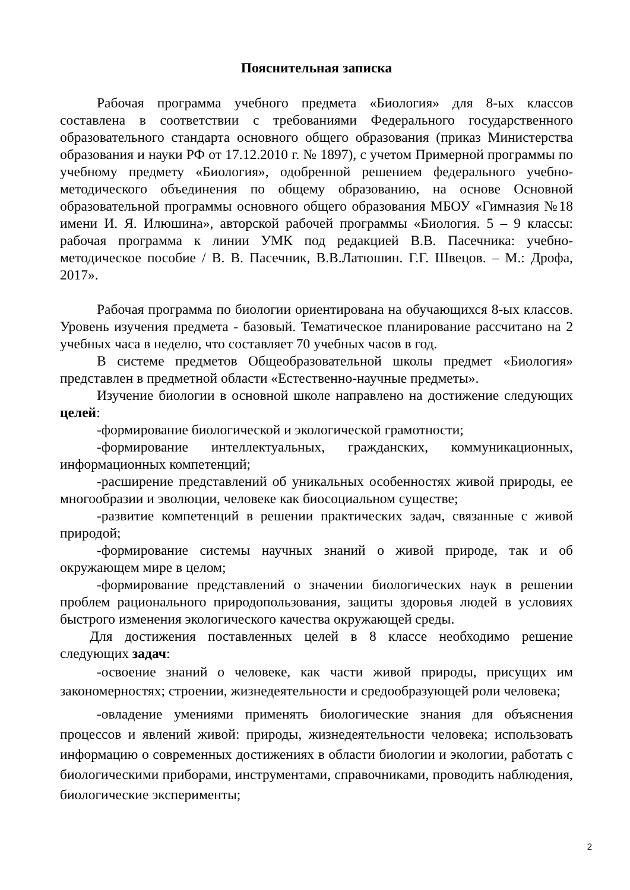Пояснительная записка
Рабочая программа учебного предмета «Биология» для 8-ых классов составлена в соответствии с требованиями Федерального государственного образовательного стандарта основного общего образования (приказ Министерства образования и науки РФ от 17.12.2010 г. № 1897), с учетом Примерной программы по учебному предмету «Биология», одобренной решением федерального учебно-методического объединения по общему образованию, на основе Основной образовательной программы основного общего образования МБОУ «Гимназия №18 имени И. Я. Илюшина», авторской рабочей программы «Биология. 5 – 9 классы: рабочая программа к линии УМК под редакцией В.В. Пасечника: учебно-методическое пособие / В. В. Пасечник, В.В.Латюшин. Г.Г. Швецов. – М.: Дрофа, 2017».
Рабочая программа по биологии ориентирована на обучающихся 8-ых классов. Уровень изучения предмета - базовый. Тематическое планирование рассчитано на 2 учебных часа в неделю, что составляет 70 учебных часов в год.
В системе предметов Общеобразовательной школы предмет «Биология» представлен в предметной области «Естественно-научные предметы».
Изучение биологии в основной школе направлено на достижение следующих целей:
-формирование биологической и экологической грамотности;
-формирование интеллектуальных, гражданских, коммуникационных, информационных компетенций;
-расширение представлений об уникальных особенностях живой природы, ее многообразии и эволюции, человеке как биосоциальном существе;
-развитие компетенций в решении практических задач, связанные с живой природой;
-формирование системы научных знаний о живой природе, так и об окружающем мире в целом;
-формирование представлений о значении биологических наук в решении проблем рационального природопользования, защиты здоровья людей в условиях быстрого изменения экологического качества окружающей среды.
Для достижения поставленных целей в 8 классе необходимо решение следующих задач:
-освоение знаний о человеке, как части живой природы, присущих им закономерностях; строении, жизнедеятельности и средообразующей роли человека;
-овладение умениями применять биологические знания для объяснения процессов и явлений живой: природы, жизнедеятельности человека; использовать информацию о современных достижениях в области биологии и экологии, работать с биологическими приборами, инструментами, справочниками, проводить наблюдения, биологические эксперименты;
2